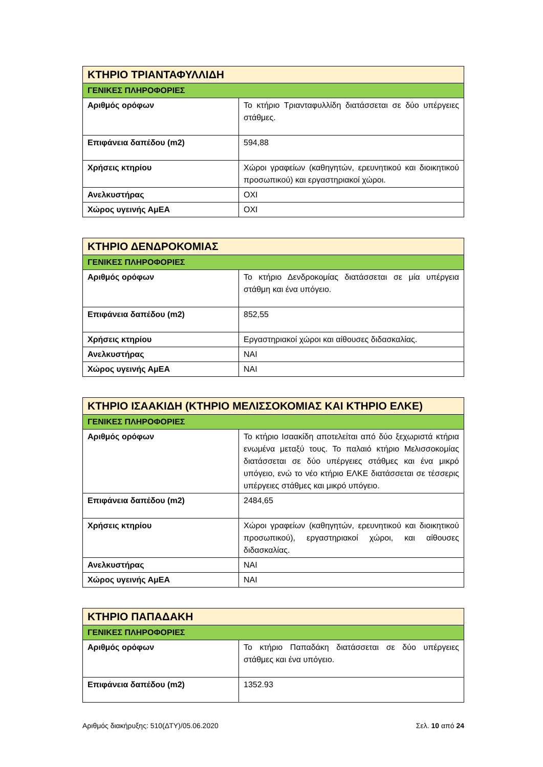| ΚΤΗΡΙΟ ΤΡΙΑΝΤΑΦΥΛΛΙΔΗ | |
| ΓΕΝΙΚΕΣ ΠΛΗΡΟΦΟΡΙΕΣ | |
| Αριθμός ορόφων | Το κτήριο Τριανταφυλλίδη διατάσσεται σε δύο υπέργειες στάθμες. |
| Επιφάνεια δαπέδου (m2) | 594,88 |
| Χρήσεις κτηρίου | Χώροι γραφείων (καθηγητών, ερευνητικού και διοικητικού προσωπικού) και εργαστηριακοί χώροι. |
| Ανελκυστήρας | ΟΧΙ |
| Χώρος υγεινής ΑμΕΑ | ΟΧΙ |
| ΚΤΗΡΙΟ ΔΕΝΔΡΟΚΟΜΙΑΣ | |
| ΓΕΝΙΚΕΣ ΠΛΗΡΟΦΟΡΙΕΣ | |
| Αριθμός ορόφων | Το κτήριο Δενδροκομίας διατάσσεται σε μία υπέργεια στάθμη και ένα υπόγειο. |
| Επιφάνεια δαπέδου (m2) | 852,55 |
| Χρήσεις κτηρίου | Εργαστηριακοί χώροι και αίθουσες διδασκαλίας. |
| Ανελκυστήρας | ΝΑΙ |
| Χώρος υγεινής ΑμΕΑ | ΝΑΙ |
| ΚΤΗΡΙΟ ΙΣΑΑΚΙΔΗ (ΚΤΗΡΙΟ ΜΕΛΙΣΣΟΚΟΜΙΑΣ ΚΑΙ ΚΤΗΡΙΟ ΕΛΚΕ) | |
| ΓΕΝΙΚΕΣ ΠΛΗΡΟΦΟΡΙΕΣ | |
| Αριθμός ορόφων | Το κτήριο Ισαακίδη αποτελείται από δύο ξεχωριστά κτήρια ενωμένα μεταξύ τους. Το παλαιό κτήριο Μελισσοκομίας διατάσσεται σε δύο υπέργειες στάθμες και ένα μικρό υπόγειο, ενώ το νέο κτήριο ΕΛΚΕ διατάσσεται σε τέσσερις υπέργειες στάθμες και μικρό υπόγειο. |
| Επιφάνεια δαπέδου (m2) | 2484,65 |
| Χρήσεις κτηρίου | Χώροι γραφείων (καθηγητών, ερευνητικού και διοικητικού προσωπικού), εργαστηριακοί χώροι, και αίθουσες διδασκαλίας. |
| Ανελκυστήρας | ΝΑΙ |
| Χώρος υγεινής ΑμΕΑ | ΝΑΙ |
| ΚΤΗΡΙΟ ΠΑΠΑΔΑΚΗ | |
| ΓΕΝΙΚΕΣ ΠΛΗΡΟΦΟΡΙΕΣ | |
| Αριθμός ορόφων | Το κτήριο Παπαδάκη διατάσσεται σε δύο υπέργειες στάθμες και ένα υπόγειο. |
| Επιφάνεια δαπέδου (m2) | 1352.93 |
Αριθμός διακήρυξης: 510(ΔΤΥ)/05.06.2020 Σελ. 10 από 24